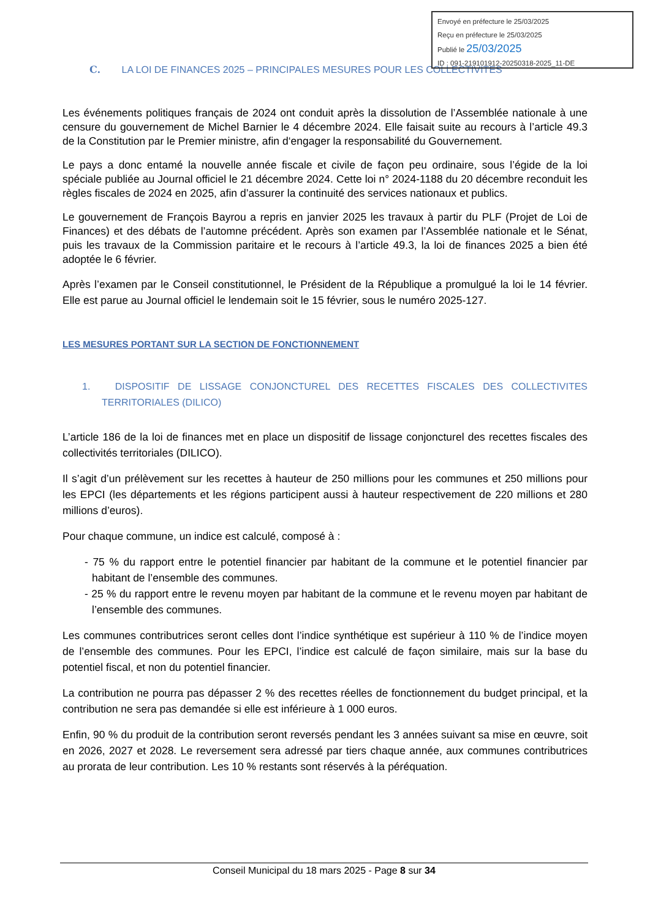Envoyé en préfecture le 25/03/2025
Reçu en préfecture le 25/03/2025
Publié le 25/03/2025
ID : 091-219101912-20250318-2025_11-DE
C. LA LOI DE FINANCES 2025 – PRINCIPALES MESURES POUR LES COLLECTIVITES
Les événements politiques français de 2024 ont conduit après la dissolution de l’Assemblée nationale à une censure du gouvernement de Michel Barnier le 4 décembre 2024. Elle faisait suite au recours à l’article 49.3 de la Constitution par le Premier ministre, afin d‘engager la responsabilité du Gouvernement.
Le pays a donc entamé la nouvelle année fiscale et civile de façon peu ordinaire, sous l’égide de la loi spéciale publiée au Journal officiel le 21 décembre 2024. Cette loi n° 2024-1188 du 20 décembre reconduit les règles fiscales de 2024 en 2025, afin d’assurer la continuité des services nationaux et publics.
Le gouvernement de François Bayrou a repris en janvier 2025 les travaux à partir du PLF (Projet de Loi de Finances) et des débats de l’automne précédent. Après son examen par l’Assemblée nationale et le Sénat, puis les travaux de la Commission paritaire et le recours à l’article 49.3, la loi de finances 2025 a bien été adoptée le 6 février.
Après l’examen par le Conseil constitutionnel, le Président de la République a promulgué la loi le 14 février. Elle est parue au Journal officiel le lendemain soit le 15 février, sous le numéro 2025-127.
LES MESURES PORTANT SUR LA SECTION DE FONCTIONNEMENT
1. DISPOSITIF DE LISSAGE CONJONCTUREL DES RECETTES FISCALES DES COLLECTIVITES TERRITORIALES (DILICO)
L’article 186 de la loi de finances met en place un dispositif de lissage conjoncturel des recettes fiscales des collectivités territoriales (DILICO).
Il s’agit d’un prélèvement sur les recettes à hauteur de 250 millions pour les communes et 250 millions pour les EPCI (les départements et les régions participent aussi à hauteur respectivement de 220 millions et 280 millions d’euros).
Pour chaque commune, un indice est calculé, composé à :
- 75 % du rapport entre le potentiel financier par habitant de la commune et le potentiel financier par habitant de l’ensemble des communes.
- 25 % du rapport entre le revenu moyen par habitant de la commune et le revenu moyen par habitant de l’ensemble des communes.
Les communes contributrices seront celles dont l’indice synthétique est supérieur à 110 % de l’indice moyen de l’ensemble des communes. Pour les EPCI, l’indice est calculé de façon similaire, mais sur la base du potentiel fiscal, et non du potentiel financier.
La contribution ne pourra pas dépasser 2 % des recettes réelles de fonctionnement du budget principal, et la contribution ne sera pas demandée si elle est inférieure à 1 000 euros.
Enfin, 90 % du produit de la contribution seront reversés pendant les 3 années suivant sa mise en œuvre, soit en 2026, 2027 et 2028. Le reversement sera adressé par tiers chaque année, aux communes contributrices au prorata de leur contribution. Les 10 % restants sont réservés à la péréquation.
Conseil Municipal du 18 mars 2025 - Page 8 sur 34